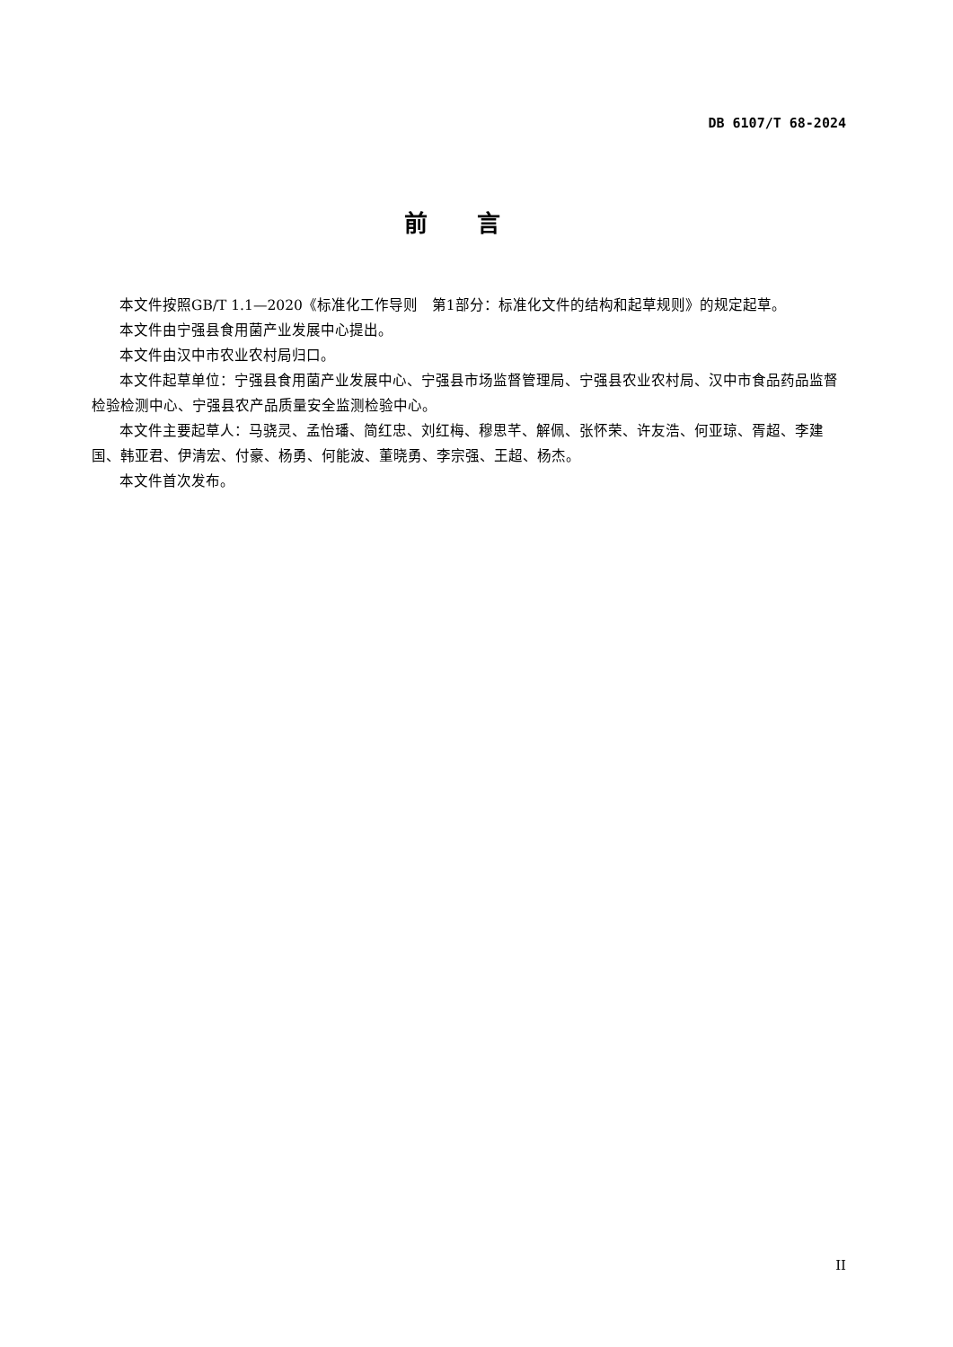DB 6107/T 68-2024
前言
本文件按照GB/T 1.1—2020《标准化工作导则　第1部分：标准化文件的结构和起草规则》的规定起草。
本文件由宁强县食用菌产业发展中心提出。
本文件由汉中市农业农村局归口。
本文件起草单位：宁强县食用菌产业发展中心、宁强县市场监督管理局、宁强县农业农村局、汉中市食品药品监督检验检测中心、宁强县农产品质量安全监测检验中心。
本文件主要起草人：马骁灵、孟怡璠、简红忠、刘红梅、穆思芊、解佩、张怀荣、许友浩、何亚琼、胥超、李建国、韩亚君、伊清宏、付豪、杨勇、何能波、董晓勇、李宗强、王超、杨杰。
本文件首次发布。
II